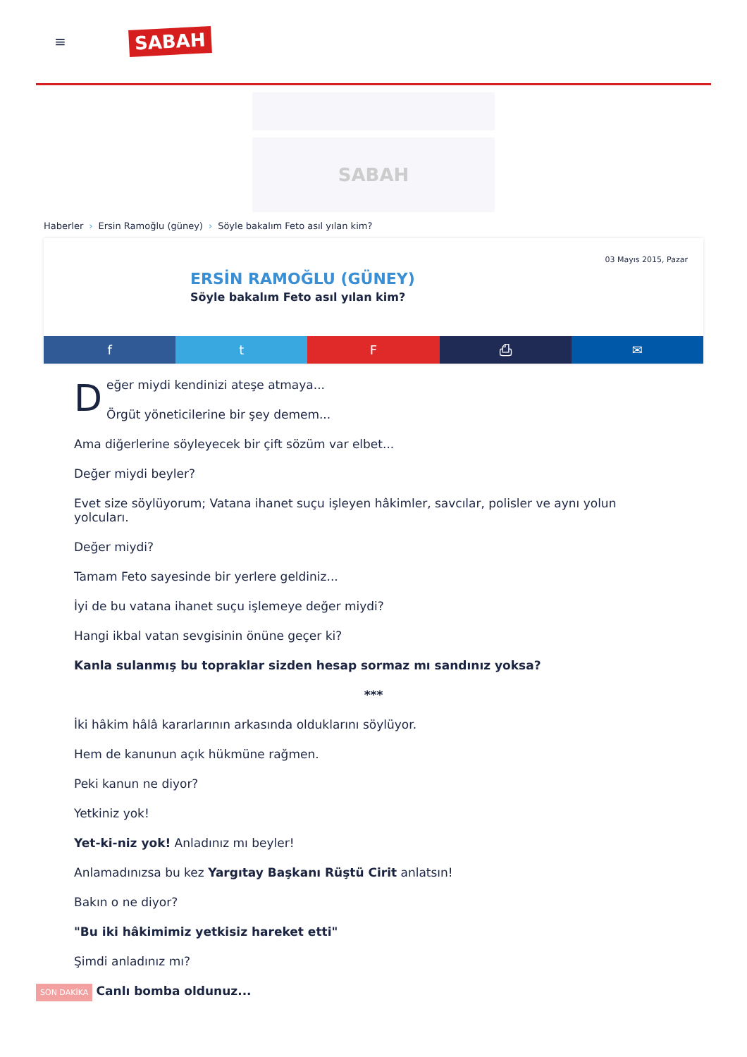≡
SABAH
SABAH
Haberler › Ersin Ramoğlu (güney) › Söyle bakalım Feto asıl yılan kim?
03 Mayıs 2015, Pazar
ERSİN RAMOĞLU (GÜNEY)
Söyle bakalım Feto asıl yılan kim?
f t F ⎙ ✉
Değer miydi kendinizi ateşe atmaya...
Örgüt yöneticilerine bir şey demem...
Ama diğerlerine söyleyecek bir çift sözüm var elbet...
Değer miydi beyler?
Evet size söylüyorum; Vatana ihanet suçu işleyen hâkimler, savcılar, polisler ve aynı yolun yolcuları.
Değer miydi?
Tamam Feto sayesinde bir yerlere geldiniz...
İyi de bu vatana ihanet suçu işlemeye değer miydi?
Hangi ikbal vatan sevgisinin önüne geçer ki?
Kanla sulanmış bu topraklar sizden hesap sormaz mı sandınız yoksa?
***
İki hâkim hâlâ kararlarının arkasında olduklarını söylüyor.
Hem de kanunun açık hükmüne rağmen.
Peki kanun ne diyor?
Yetkiniz yok!
Yet-ki-niz yok! Anladınız mı beyler!
Anlamadınızsa bu kez Yargıtay Başkanı Rüştü Cirit anlatsın!
Bakın o ne diyor?
"Bu iki hâkimimiz yetkisiz hareket etti"
Şimdi anladınız mı?
SON DAKİKA Canlı bomba oldunuz...